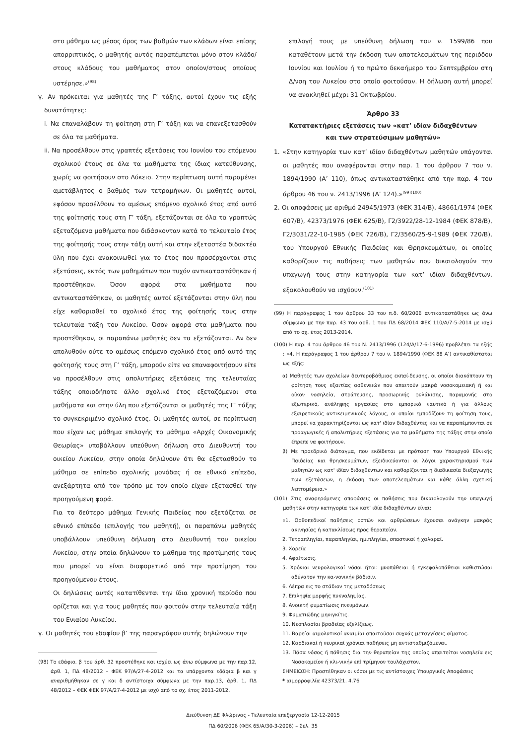στο μάθημα ως μέσος όρος των βαθμών των κλάδων είναι επίσης απορριπτικός, ο μαθητής αυτός παραπέμπεται μόνο στον κλάδο/στους κλάδους του μαθήματος στον οποίον/στους οποίους υστέρησε.»<sup>(98)</sup>
γ. Αν πρόκειται για μαθητές της Γ’ τάξης, αυτοί έχουν τις εξής δυνατότητες:
i. Να επαναλάβουν τη φοίτηση στη Γ’ τάξη και να επανεξετασθούν σε όλα τα μαθήματα.
ii. Να προσέλθουν στις γραπτές εξετάσεις του Ιουνίου του επόμενου σχολικού έτους σε όλα τα μαθήματα της ίδιας κατεύθυνσης, χωρίς να φοιτήσουν στο Λύκειο. Στην περίπτωση αυτή παραμένει αμετάβλητος ο βαθμός των τετραμήνων. Οι μαθητές αυτοί, εφόσον προσέλθουν το αμέσως επόμενο σχολικό έτος από αυτό της φοίτησής τους στη Γ’ τάξη, εξετάζονται σε όλα τα γραπτώς εξεταζόμενα μαθήματα που διδάσκονταν κατά το τελευταίο έτος της φοίτησής τους στην τάξη αυτή και στην εξεταστέα διδακτέα ύλη που έχει ανακοινωθεί για το έτος που προσέρχονται στις εξετάσεις, εκτός των μαθημάτων που τυχόν αντικαταστάθηκαν ή προστέθηκαν. Όσον αφορά στα μαθήματα που αντικαταστάθηκαν, οι μαθητές αυτοί εξετάζονται στην ύλη που είχε καθορισθεί το σχολικό έτος της φοίτησής τους στην τελευταία τάξη του Λυκείου. Όσον αφορά στα μαθήματα που προστέθηκαν, οι παραπάνω μαθητές δεν τα εξετάζονται. Αν δεν απολυθούν ούτε το αμέσως επόμενο σχολικό έτος από αυτό της φοίτησής τους στη Γ’ τάξη, μπορούν είτε να επαναφοιτήσουν είτε να προσέλθουν στις απολυτήριες εξετάσεις της τελευταίας τάξης οποιοδήποτε άλλο σχολικό έτος εξεταζόμενοι στα μαθήματα και στην ύλη που εξετάζονται οι μαθητές της Γ’ τάξης το συγκεκριμένο σχολικό έτος. Οι μαθητές αυτοί, σε περίπτωση που είχαν ως μάθημα επιλογής το μάθημα «Αρχές Οικονομικής Θεωρίας» υποβάλλουν υπεύθυνη δήλωση στο Διευθυντή του οικείου Λυκείου, στην οποία δηλώνουν ότι θα εξετασθούν το μάθημα σε επίπεδο σχολικής μονάδας ή σε εθνικό επίπεδο, ανεξάρτητα από τον τρόπο με τον οποίο είχαν εξετασθεί την προηγούμενη φορά.
Για το δεύτερο μάθημα Γενικής Παιδείας που εξετάζεται σε εθνικό επίπεδο (επιλογής του μαθητή), οι παραπάνω μαθητές υποβάλλουν υπεύθυνη δήλωση στο Διευθυντή του οικείου Λυκείου, στην οποία δηλώνουν το μάθημα της προτίμησής τους που μπορεί να είναι διαφορετικό από την προτίμηση του προηγούμενου έτους.
Οι δηλώσεις αυτές κατατίθενται την ίδια χρονική περίοδο που ορίζεται και για τους μαθητές που φοιτούν στην τελευταία τάξη του Ενιαίου Λυκείου.
γ. Οι μαθητές του εδαφίου β’ της παραγράφου αυτής δηλώνουν την
(98) Το εδάφιο. β του άρθ. 32 προστέθηκε και ισχύει ως άνω σύμφωνα με την παρ.12, άρθ. 1, ΠΔ 48/2012 – ΦΕΚ 97/Α/27-4-2012 και τα υπάρχοντα εδάφια β και γ αναριθμήθηκαν σε γ και δ αντίστοιχα σύμφωνα με την παρ.13, άρθ. 1, ΠΔ 48/2012 – ΦΕΚ ΦΕΚ 97/Α/27-4-2012 με ισχύ από το σχ. έτος 2011-2012.
επιλογή τους με υπεύθυνη δήλωση του ν. 1599/86 που καταθέτουν μετά την έκδοση των αποτελεσμάτων της περιόδου Ιουνίου και Ιουλίου ή το πρώτο δεκαήμερο του Σεπτεμβρίου στη Δ/νση του Λυκείου στο οποίο φοιτούσαν. Η δήλωση αυτή μπορεί να ανακληθεί μέχρι 31 Οκτωβρίου.
Άρθρο 33
Κατατακτήριες εξετάσεις των «κατ’ ιδίαν διδαχθέντων
και των στρατεύσιμων μαθητών»
1. «Στην κατηγορία των κατ’ ιδίαν διδαχθέντων μαθητών υπάγονται οι μαθητές που αναφέρονται στην παρ. 1 του άρθρου 7 του ν. 1894/1990 (Α’ 110), όπως αντικαταστάθηκε από την παρ. 4 του άρθρου 46 του ν. 2413/1996 (Α’ 124).»<sup>(99)(100)</sup>
2. Οι αποφάσεις με αριθμό 24945/1973 (ΦΕΚ 314/Β), 48661/1974 (ΦΕΚ 607/Β), 42373/1976 (ΦΕΚ 625/Β), Γ2/3922/28-12-1984 (ΦΕΚ 878/Β), Γ2/3031/22-10-1985 (ΦΕΚ 726/Β), Γ2/3560/25-9-1989 (ΦΕΚ 720/Β), του Υπουργού Εθνικής Παιδείας και Θρησκευμάτων, οι οποίες καθορίζουν τις παθήσεις των μαθητών που δικαιολογούν την υπαγωγή τους στην κατηγορία των κατ’ ιδίαν διδαχθέντων, εξακολουθούν να ισχύουν.<sup>(101)</sup>
(99) Η παράγραφος 1 του άρθρου 33 του π.δ. 60/2006 αντικαταστάθηκε ως άνω σύμφωνα με την παρ. 43 του αρθ. 1 του ΠΔ 68/2014 ΦΕΚ 110/Α/7-5-2014 με ισχύ από το σχ. έτος 2013-2014.
(100) Η παρ. 4 του άρθρου 46 του Ν. 2413/1996 (124/Α/17-6-1996) προβλέπει τα εξής : «4. Η παράγραφος 1 του άρθρου 7 του ν. 1894/1990 (ΦΕΚ 88 Α’) αντικαθίσταται ως εξής:
α) Μαθητές των σχολείων δευτεροβάθμιας εκπαί-δευσης, οι οποίοι διακόπτουν τη φοίτηση τους εξαιτίας ασθενειών που απαιτούν μακρά νοσοκομειακή ή και οίκον νοσηλεία, στράτευσης, προσωρινής φυλάκισης, παραμονής στο εξωτερικό, ανάληψης εργασίας στο εμπορικό ναυτικό ή για άλλους εξαιρετικούς αντικειμενικούς λόγους, οι οποίοι εμποδίζουν τη φοίτηση τους, μπορεί να χαρακτηρίζονται ως κατ' ιδίαν διδαχθέντες και να παραπέμπονται σε προαγωγικές ή απολυτήριες εξετάσεις για τα μαθήματα της τάξης στην οποία έπρεπε να φοιτήσουν.
β) Με προεδρικό διάταγμα, που εκδίδεται με πρόταση του Υπουργού Εθνικής Παιδείας και θρησκευμάτων, εξειδικεύονται οι λόγοι χαρακτηρισμού των μαθητών ως κατ' ιδίαν διδαχθέντων και καθορίζονται η διαδικασία διεξαγωγής των εξετάσεων, η έκδοση των αποτελεσμάτων και κάθε άλλη σχετική λεπτομέρεια.»
(101) Στις αναφερόμενες αποφάσεις οι παθήσεις που δικαιολογούν την υπαγωγή μαθητών στην κατηγορία των κατ’ ιδία διδαχθέντων είναι:
«1. Ορθοπεδικαί παθήσεις οστών και αρθρώσεων έχουσαι ανάγκην μακράς ακινησίας ή κατακλίσεως προς θεραπείαν.
2. Τετραπληγίαι, παραπληγίαι, ημιπληγίαι, σπαστικαί ή χαλαραί.
3. Χορεία
4. Αφαίτωσις.
5. Χρόνιαι νευρολογικαί νόσοι ήτοι: μυοπάθειαι ή εγκεφαλοπάθειαι καθιστώσαι αδύνατον την κα-νονικήν βάδισιν.
6. Λέπρα εις το στάδιον της μεταδόσεως
7. Επιληψία μορφής πυκνοληψίας.
8. Ανοικτή φυματίωσις πνευμόνων.
9. Φυματιώδης μηνιγκίτις.
10. Νεοπλασίαι βραδείας εξελίξεως.
11. Βαρείαι αιμολυτικαί αναιμίαι απαιτούσαι συχνάς μεταγγίσεις αίματος.
12. Καρδιακαί ή νευρικαί χρόνιαι παθήσεις μη αντισταθμιζόμεναι.
13. Πάσα νόσος ή πάθησις δια την θεραπείαν της οποίας απαιτείται νοσηλεία εις Νοσοκομείον ή κλι-νικήν επί τρίμηνον τουλάχιστον.
ΣΗΜΕΙΩΣΗ: Προστέθηκαν οι νόσοι με τις αντίστοιχες Υπουργικές Αποφάσεις
* αιμορροφιλία 42373/21. 4.76
Διεύθυνση ΔΕ Φλώρινας - Τελευταία επεξεργασία 12-12-2015
ΠΔ 60/2006 (ΦΕΚ 65/Α/30-3-2006) – Σελ. 35